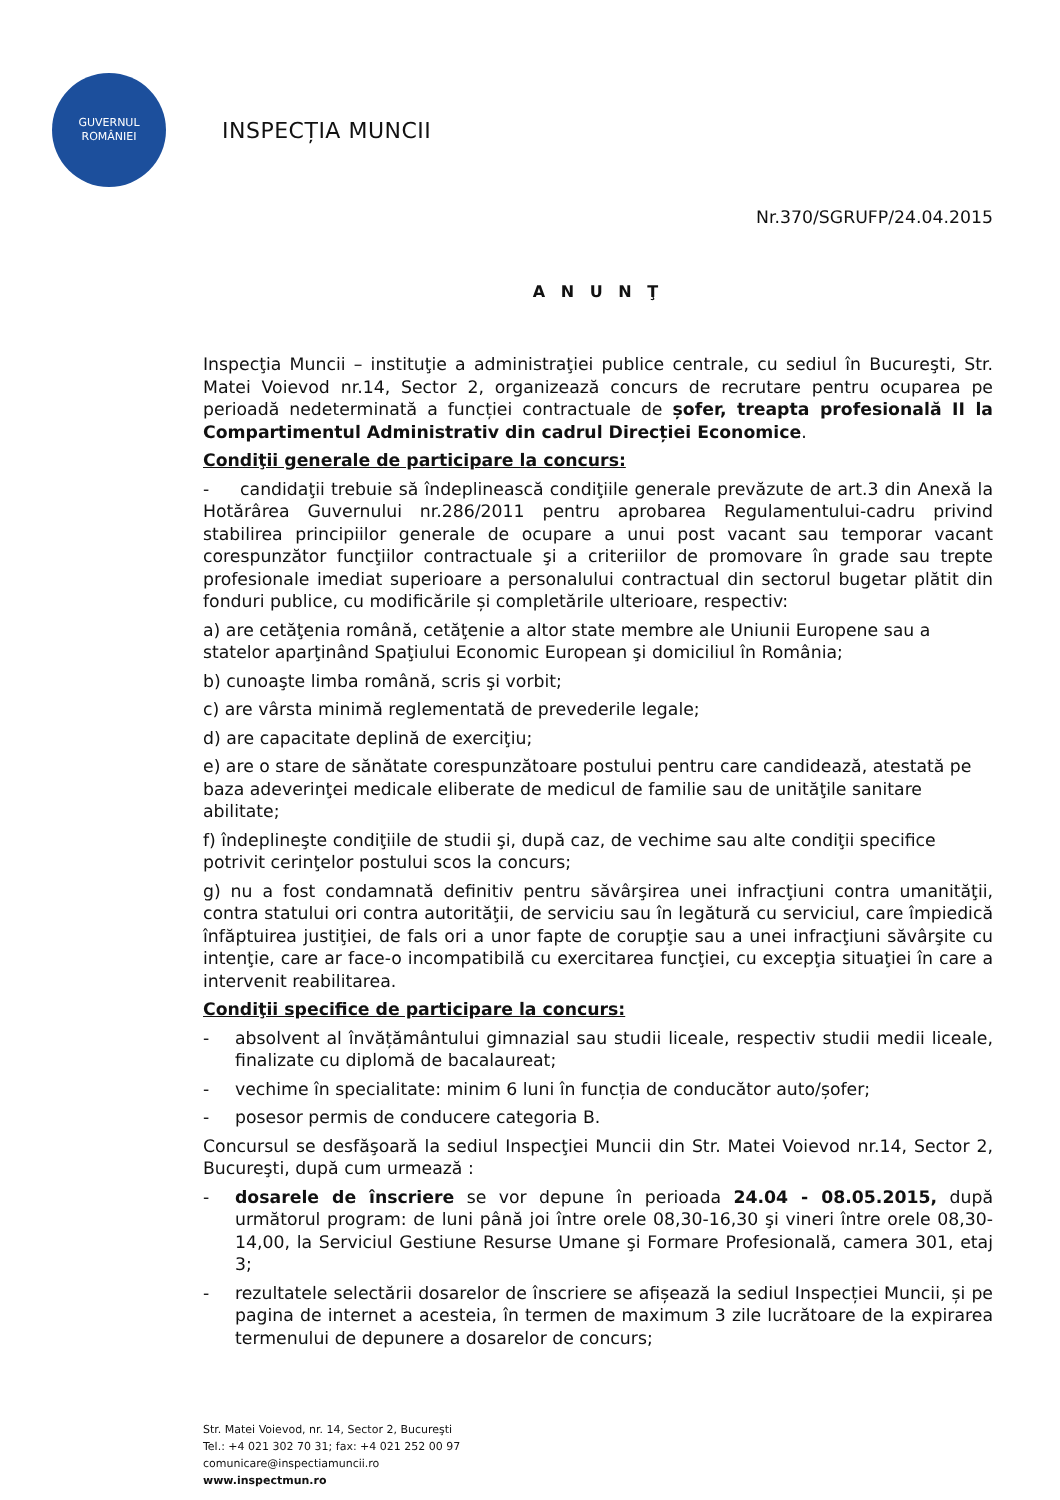GUVERNUL
ROMÂNIEI
INSPECȚIA MUNCII
Nr.370/SGRUFP/24.04.2015
A N U N Ţ
Inspecţia Muncii – instituţie a administraţiei publice centrale, cu sediul în Bucureşti, Str. Matei Voievod nr.14, Sector 2, organizează concurs de recrutare pentru ocuparea pe perioadă nedeterminată a funcției contractuale de șofer, treapta profesională II la Compartimentul Administrativ din cadrul Direcției Economice.
Condiţii generale de participare la concurs:
- candidaţii trebuie să îndeplinească condiţiile generale prevăzute de art.3 din Anexă la Hotărârea Guvernului nr.286/2011 pentru aprobarea Regulamentului-cadru privind stabilirea principiilor generale de ocupare a unui post vacant sau temporar vacant corespunzător funcţiilor contractuale şi a criteriilor de promovare în grade sau trepte profesionale imediat superioare a personalului contractual din sectorul bugetar plătit din fonduri publice, cu modificările și completările ulterioare, respectiv:
a) are cetăţenia română, cetăţenie a altor state membre ale Uniunii Europene sau a statelor aparţinând Spaţiului Economic European şi domiciliul în România;
b) cunoaşte limba română, scris şi vorbit;
c) are vârsta minimă reglementată de prevederile legale;
d) are capacitate deplină de exerciţiu;
e) are o stare de sănătate corespunzătoare postului pentru care candidează, atestată pe baza adeverinţei medicale eliberate de medicul de familie sau de unităţile sanitare abilitate;
f) îndeplineşte condiţiile de studii şi, după caz, de vechime sau alte condiţii specifice potrivit cerinţelor postului scos la concurs;
g) nu a fost condamnată definitiv pentru săvârşirea unei infracţiuni contra umanităţii, contra statului ori contra autorităţii, de serviciu sau în legătură cu serviciul, care împiedică înfăptuirea justiţiei, de fals ori a unor fapte de corupţie sau a unei infracţiuni săvârşite cu intenţie, care ar face-o incompatibilă cu exercitarea funcţiei, cu excepţia situaţiei în care a intervenit reabilitarea.
Condiţii specifice de participare la concurs:
- absolvent al învățământului gimnazial sau studii liceale, respectiv studii medii liceale, finalizate cu diplomă de bacalaureat;
- vechime în specialitate: minim 6 luni în funcția de conducător auto/șofer;
- posesor permis de conducere categoria B.
Concursul se desfăşoară la sediul Inspecţiei Muncii din Str. Matei Voievod nr.14, Sector 2, Bucureşti, după cum urmează :
- dosarele de înscriere se vor depune în perioada 24.04 - 08.05.2015, după următorul program: de luni până joi între orele 08,30-16,30 şi vineri între orele 08,30-14,00, la Serviciul Gestiune Resurse Umane şi Formare Profesională, camera 301, etaj 3;
- rezultatele selectării dosarelor de înscriere se afișează la sediul Inspecției Muncii, și pe pagina de internet a acesteia, în termen de maximum 3 zile lucrătoare de la expirarea termenului de depunere a dosarelor de concurs;
Str. Matei Voievod, nr. 14, Sector 2, Bucureşti
Tel.: +4 021 302 70 31; fax: +4 021 252 00 97
comunicare@inspectiamuncii.ro
www.inspectmun.ro